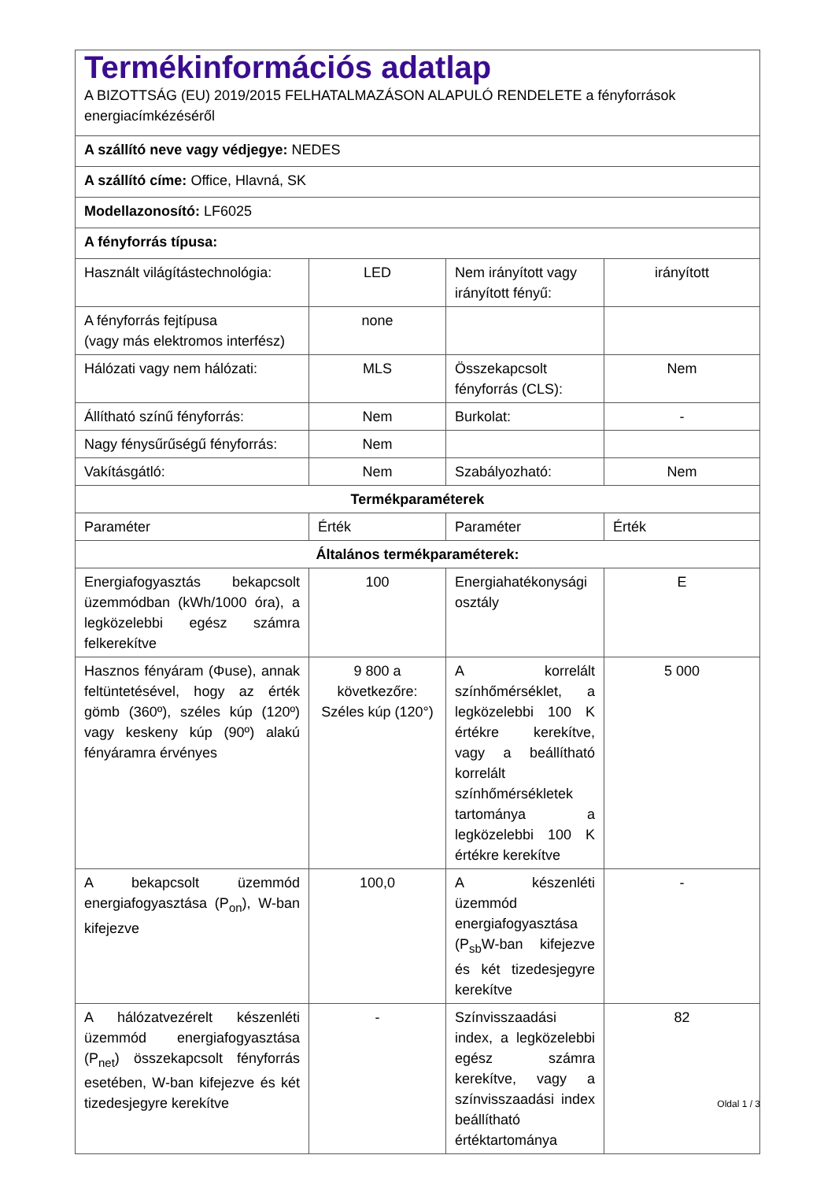| Termékinformációs adatlap A BIZOTTSÁG (EU) 2019/2015 FELHATALMAZÁSON ALAPULÓ RENDELETE a fényforrások energiacímkézéséről | | | |
| A szállító neve vagy védjegye: NEDES | | | |
| A szállító címe: Office, Hlavná, SK | | | |
| Modellazonosító: LF6025 | | | |
| A fényforrás típusa: | | | |
| Használt világítástechnológia: | LED | Nem irányított vagy irányított fényű: | irányított |
| A fényforrás fejtípusa (vagy más elektromos interfész) | none | | |
| Hálózati vagy nem hálózati: | MLS | Összekapcsolt fényforrás (CLS): | Nem |
| Állítható színű fényforrás: | Nem | Burkolat: | - |
| Nagy fénysűrűségű fényforrás: | Nem | | |
| Vakításgátló: | Nem | Szabályozható: | Nem |
| Termékparaméterek | | | |
| Paraméter | Érték | Paraméter | Érték |
| Általános termékparaméterek: | | | |
| Energiafogyasztás bekapcsolt üzemmódban (kWh/1000 óra), a legközelebbi egész számra felkerekítve | 100 | Energiahatékonysági osztály | E |
| Hasznos fényáram (Φuse), annak feltüntetésével, hogy az érték gömb (360º), széles kúp (120º) vagy keskeny kúp (90º) alakú fényáramra érvényes | 9 800 a következőre: Széles kúp (120°) | A korrelált színhőmérséklet, a legközelebbi 100 K értékre kerekítve, vagy a beállítható korrelált színhőmérsékletek tartománya a legközelebbi 100 K értékre kerekítve | 5 000 |
| A bekapcsolt üzemmód energiafogyasztása (P<sub>on</sub>), W-ban kifejezve | 100,0 | A készenléti üzemmód energiafogyasztása (P<sub>sb</sub>W-ban kifejezve és két tizedesjegyre kerekítve | - |
| A hálózatvezérelt készenléti üzemmód energiafogyasztása (P<sub>net</sub>) összekapcsolt fényforrás esetében, W-ban kifejezve és két tizedesjegyre kerekítve | - | Színvisszaadási index, a legközelebbi egész számra kerekítve, vagy a színvisszaadási index beállítható értéktartománya | 82 |
Oldal 1 / 3